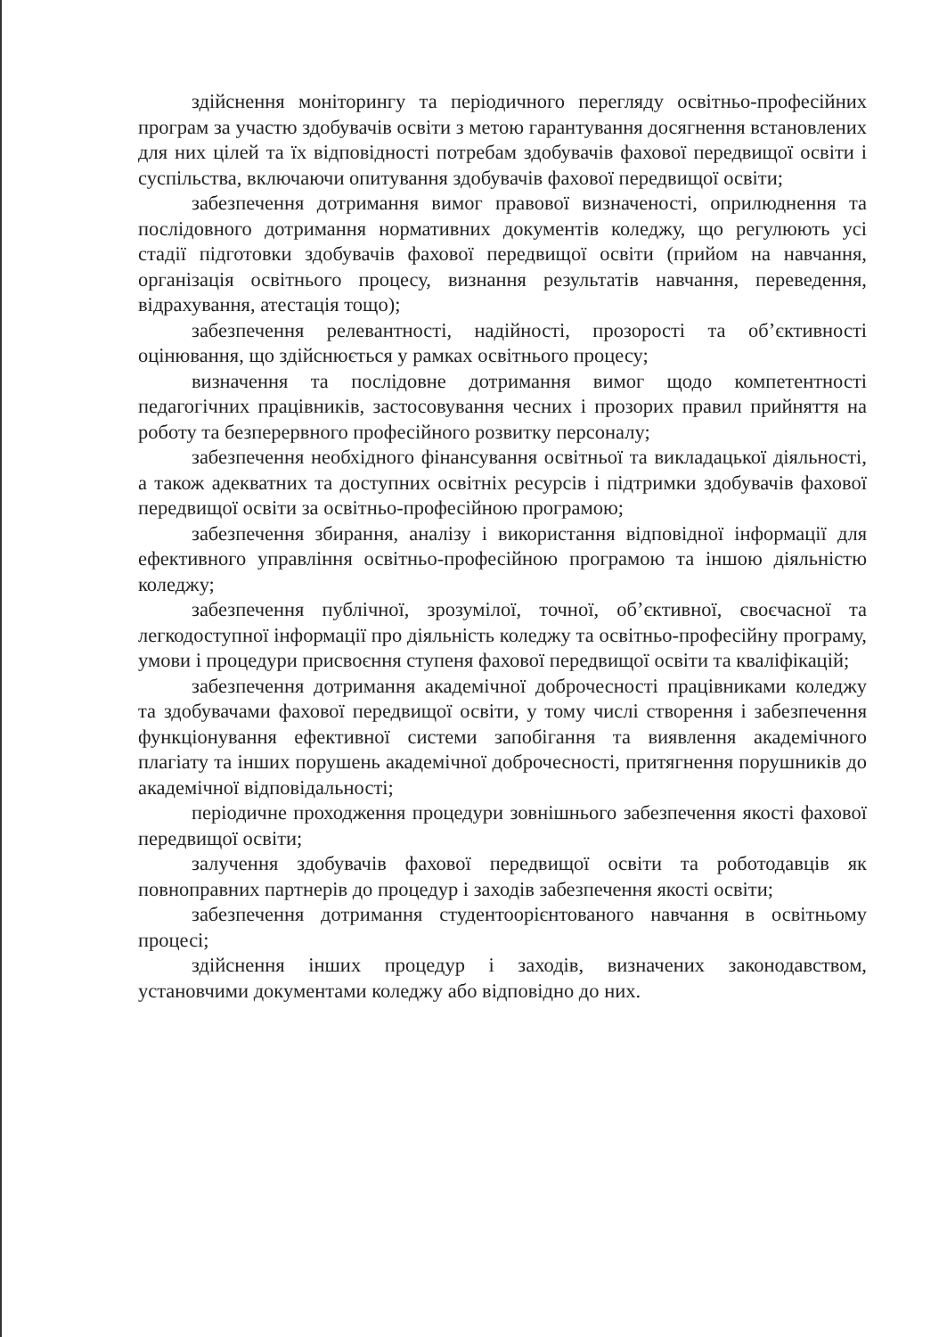здійснення моніторингу та періодичного перегляду освітньо-професійних програм за участю здобувачів освіти з метою гарантування досягнення встановлених для них цілей та їх відповідності потребам здобувачів фахової передвищої освіти і суспільства, включаючи опитування здобувачів фахової передвищої освіти;
забезпечення дотримання вимог правової визначеності, оприлюднення та послідовного дотримання нормативних документів коледжу, що регулюють усі стадії підготовки здобувачів фахової передвищої освіти (прийом на навчання, організація освітнього процесу, визнання результатів навчання, переведення, відрахування, атестація тощо);
забезпечення релевантності, надійності, прозорості та об’єктивності оцінювання, що здійснюється у рамках освітнього процесу;
визначення та послідовне дотримання вимог щодо компетентності педагогічних працівників, застосовування чесних і прозорих правил прийняття на роботу та безперервного професійного розвитку персоналу;
забезпечення необхідного фінансування освітньої та викладацької діяльності, а також адекватних та доступних освітніх ресурсів і підтримки здобувачів фахової передвищої освіти за освітньо-професійною програмою;
забезпечення збирання, аналізу і використання відповідної інформації для ефективного управління освітньо-професійною програмою та іншою діяльністю коледжу;
забезпечення публічної, зрозумілої, точної, об’єктивної, своєчасної та легкодоступної інформації про діяльність коледжу та освітньо-професійну програму, умови і процедури присвоєння ступеня фахової передвищої освіти та кваліфікацій;
забезпечення дотримання академічної доброчесності працівниками коледжу та здобувачами фахової передвищої освіти, у тому числі створення і забезпечення функціонування ефективної системи запобігання та виявлення академічного плагіату та інших порушень академічної доброчесності, притягнення порушників до академічної відповідальності;
періодичне проходження процедури зовнішнього забезпечення якості фахової передвищої освіти;
залучення здобувачів фахової передвищої освіти та роботодавців як повноправних партнерів до процедур і заходів забезпечення якості освіти;
забезпечення дотримання студентоорієнтованого навчання в освітньому процесі;
здійснення інших процедур і заходів, визначених законодавством, установчими документами коледжу або відповідно до них.